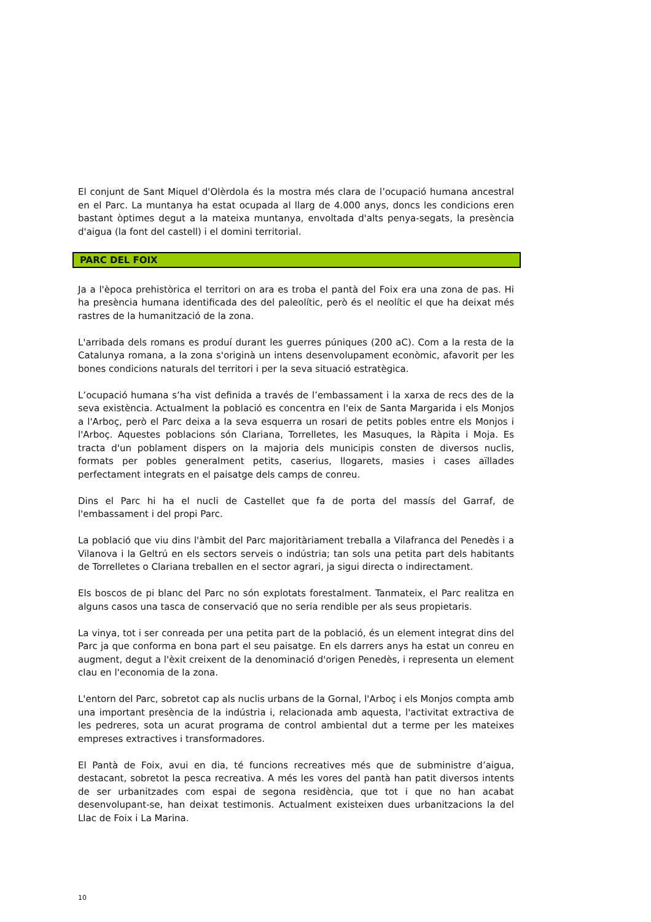El conjunt de Sant Miquel d'Olèrdola és la mostra més clara de l’ocupació humana ancestral en el Parc. La muntanya ha estat ocupada al llarg de 4.000 anys, doncs les condicions eren bastant òptimes degut a la mateixa muntanya, envoltada d'alts penya-segats, la presència d'aigua (la font del castell) i el domini territorial.
PARC DEL FOIX
Ja a l'època prehistòrica el territori on ara es troba el pantà del Foix era una zona de pas. Hi ha presència humana identificada des del paleolític, però és el neolític el que ha deixat més rastres de la humanització de la zona.
L'arribada dels romans es produí durant les guerres púniques (200 aC). Com a la resta de la Catalunya romana, a la zona s'originà un intens desenvolupament econòmic, afavorit per les bones condicions naturals del territori i per la seva situació estratègica.
L’ocupació humana s’ha vist definida a través de l’embassament i la xarxa de recs des de la seva existència. Actualment la població es concentra en l'eix de Santa Margarida i els Monjos a l'Arboç, però el Parc deixa a la seva esquerra un rosari de petits pobles entre els Monjos i l'Arboç. Aquestes poblacions són Clariana, Torrelletes, les Masuques, la Ràpita i Moja. Es tracta d'un poblament dispers on la majoria dels municipis consten de diversos nuclis, formats per pobles generalment petits, caserius, llogarets, masies i cases aïllades perfectament integrats en el paisatge dels camps de conreu.
Dins el Parc hi ha el nucli de Castellet que fa de porta del massís del Garraf, de l'embassament i del propi Parc.
La població que viu dins l'àmbit del Parc majoritàriament treballa a Vilafranca del Penedès i a Vilanova i la Geltrú en els sectors serveis o indústria; tan sols una petita part dels habitants de Torrelletes o Clariana treballen en el sector agrari, ja sigui directa o indirectament.
Els boscos de pi blanc del Parc no són explotats forestalment. Tanmateix, el Parc realitza en alguns casos una tasca de conservació que no seria rendible per als seus propietaris.
La vinya, tot i ser conreada per una petita part de la població, és un element integrat dins del Parc ja que conforma en bona part el seu paisatge. En els darrers anys ha estat un conreu en augment, degut a l'èxit creixent de la denominació d'origen Penedès, i representa un element clau en l'economia de la zona.
L'entorn del Parc, sobretot cap als nuclis urbans de la Gornal, l'Arboç i els Monjos compta amb una important presència de la indústria i, relacionada amb aquesta, l'activitat extractiva de les pedreres, sota un acurat programa de control ambiental dut a terme per les mateixes empreses extractives i transformadores.
El Pantà de Foix, avui en dia, té funcions recreatives més que de subministre d’aigua, destacant, sobretot la pesca recreativa. A més les vores del pantà han patit diversos intents de ser urbanitzades com espai de segona residència, que tot i que no han acabat desenvolupant-se, han deixat testimonis. Actualment existeixen dues urbanitzacions la del Llac de Foix i La Marina.
10